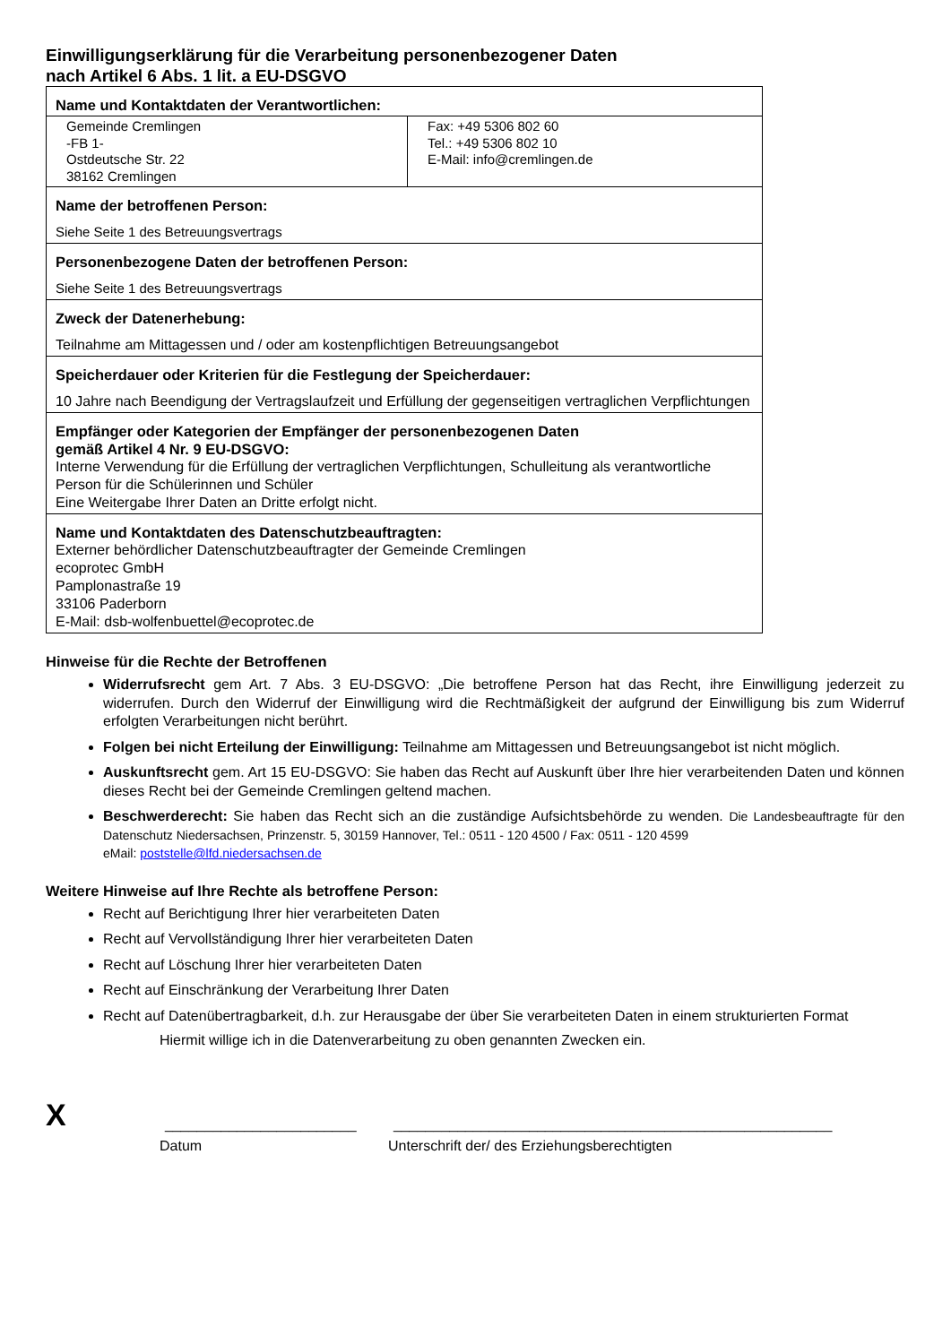Einwilligungserklärung für die Verarbeitung personenbezogener Daten
nach Artikel 6 Abs. 1 lit. a EU-DSGVO
| Name und Kontaktdaten der Verantwortlichen: | |
| Gemeinde Cremlingen -FB 1- Ostdeutsche Str. 22 38162 Cremlingen | Fax: +49 5306 802 60 Tel.: +49 5306 802 10 E-Mail: info@cremlingen.de |
| Name der betroffenen Person: Siehe Seite 1 des Betreuungsvertrags | |
| Personenbezogene Daten der betroffenen Person: Siehe Seite 1 des Betreuungsvertrags | |
| Zweck der Datenerhebung: Teilnahme am Mittagessen und / oder am kostenpflichtigen Betreuungsangebot | |
| Speicherdauer oder Kriterien für die Festlegung der Speicherdauer: 10 Jahre nach Beendigung der Vertragslaufzeit und Erfüllung der gegenseitigen vertraglichen Verpflichtungen | |
| Empfänger oder Kategorien der Empfänger der personenbezogenen Daten gemäß Artikel 4 Nr. 9 EU-DSGVO: Interne Verwendung für die Erfüllung der vertraglichen Verpflichtungen, Schulleitung als verantwortliche Person für die Schülerinnen und Schüler Eine Weitergabe Ihrer Daten an Dritte erfolgt nicht. | |
| Name und Kontaktdaten des Datenschutzbeauftragten: Externer behördlicher Datenschutzbeauftragter der Gemeinde Cremlingen ecoprotec GmbH Pamplonastraße 19 33106 Paderborn E-Mail: dsb-wolfenbuettel@ecoprotec.de | |
Hinweise für die Rechte der Betroffenen
Widerrufsrecht gem Art. 7 Abs. 3 EU-DSGVO: „Die betroffene Person hat das Recht, ihre Einwilligung jederzeit zu widerrufen. Durch den Widerruf der Einwilligung wird die Rechtmäßigkeit der aufgrund der Einwilligung bis zum Widerruf erfolgten Verarbeitungen nicht berührt.
Folgen bei nicht Erteilung der Einwilligung: Teilnahme am Mittagessen und Betreuungsangebot ist nicht möglich.
Auskunftsrecht gem. Art 15 EU-DSGVO: Sie haben das Recht auf Auskunft über Ihre hier verarbeitenden Daten und können dieses Recht bei der Gemeinde Cremlingen geltend machen.
Beschwerderecht: Sie haben das Recht sich an die zuständige Aufsichtsbehörde zu wenden. Die Landesbeauftragte für den Datenschutz Niedersachsen, Prinzenstr. 5, 30159 Hannover, Tel.: 0511 - 120 4500 / Fax: 0511 - 120 4599
eMail: poststelle@lfd.niedersachsen.de
Weitere Hinweise auf Ihre Rechte als betroffene Person:
Recht auf Berichtigung Ihrer hier verarbeiteten Daten
Recht auf Vervollständigung Ihrer hier verarbeiteten Daten
Recht auf Löschung Ihrer hier verarbeiteten Daten
Recht auf Einschränkung der Verarbeitung Ihrer Daten
Recht auf Datenübertragbarkeit, d.h. zur Herausgabe der über Sie verarbeiteten Daten in einem strukturierten Format
Hiermit willige ich in die Datenverarbeitung zu oben genannten Zwecken ein.
X ________________________ _______________________________________________________
Datum Unterschrift der/ des Erziehungsberechtigten